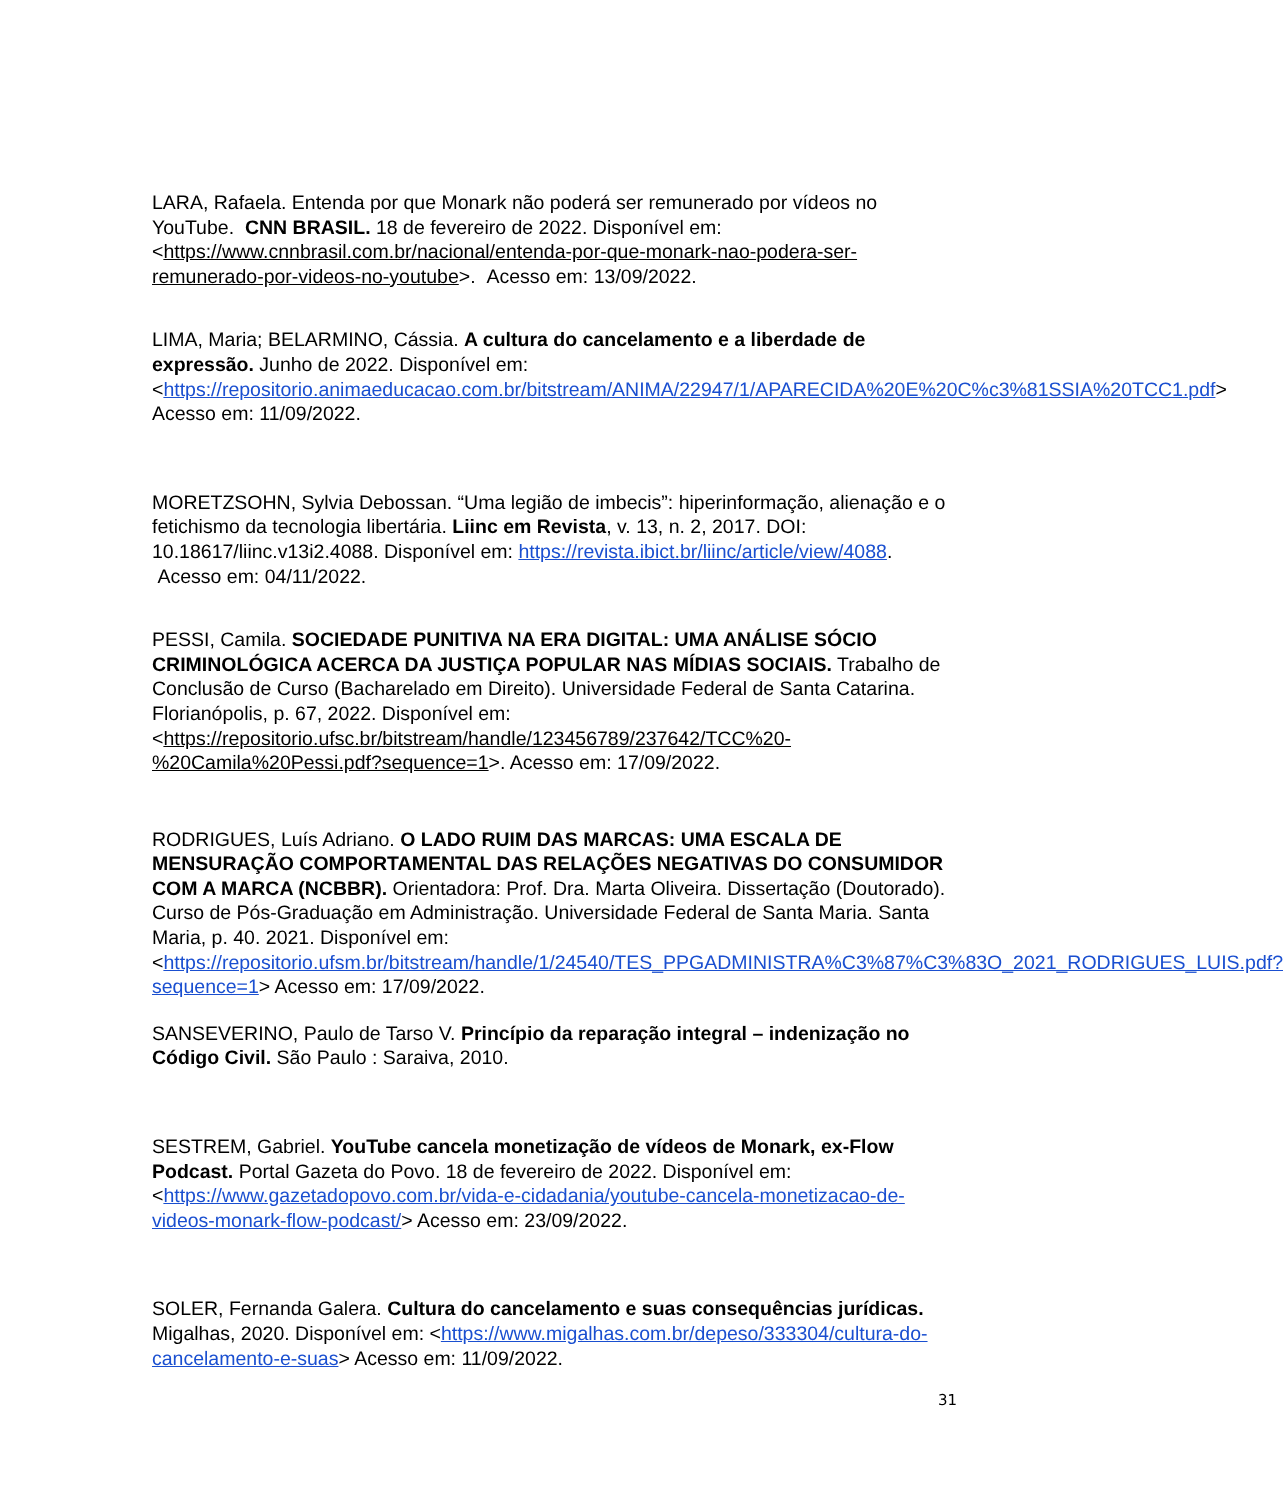LARA, Rafaela. Entenda por que Monark não poderá ser remunerado por vídeos no YouTube. CNN BRASIL. 18 de fevereiro de 2022. Disponível em: <https://www.cnnbrasil.com.br/nacional/entenda-por-que-monark-nao-podera-ser-remunerado-por-videos-no-youtube>. Acesso em: 13/09/2022.
LIMA, Maria; BELARMINO, Cássia. A cultura do cancelamento e a liberdade de expressão. Junho de 2022. Disponível em: <https://repositorio.animaeducacao.com.br/bitstream/ANIMA/22947/1/APARECIDA%20E%20C%c3%81SSIA%20TCC1.pdf> Acesso em: 11/09/2022.
MORETZSOHN, Sylvia Debossan. “Uma legião de imbecis”: hiperinformação, alienação e o fetichismo da tecnologia libertária. Liinc em Revista, v. 13, n. 2, 2017. DOI: 10.18617/liinc.v13i2.4088. Disponível em: https://revista.ibict.br/liinc/article/view/4088. Acesso em: 04/11/2022.
PESSI, Camila. SOCIEDADE PUNITIVA NA ERA DIGITAL: UMA ANÁLISE SÓCIO CRIMINOLÓGICA ACERCA DA JUSTIÇA POPULAR NAS MÍDIAS SOCIAIS. Trabalho de Conclusão de Curso (Bacharelado em Direito). Universidade Federal de Santa Catarina. Florianópolis, p. 67, 2022. Disponível em: <https://repositorio.ufsc.br/bitstream/handle/123456789/237642/TCC%20-%20Camila%20Pessi.pdf?sequence=1>. Acesso em: 17/09/2022.
RODRIGUES, Luís Adriano. O LADO RUIM DAS MARCAS: UMA ESCALA DE MENSURAÇÃO COMPORTAMENTAL DAS RELAÇÕES NEGATIVAS DO CONSUMIDOR COM A MARCA (NCBBR). Orientadora: Prof. Dra. Marta Oliveira. Dissertação (Doutorado). Curso de Pós-Graduação em Administração. Universidade Federal de Santa Maria. Santa Maria, p. 40. 2021. Disponível em: <https://repositorio.ufsm.br/bitstream/handle/1/24540/TES_PPGADMINISTRA%C3%87%C3%83O_2021_RODRIGUES_LUIS.pdf?sequence=1> Acesso em: 17/09/2022.
SANSEVERINO, Paulo de Tarso V. Princípio da reparação integral – indenização no Código Civil. São Paulo : Saraiva, 2010.
SESTREM, Gabriel. YouTube cancela monetização de vídeos de Monark, ex-Flow Podcast. Portal Gazeta do Povo. 18 de fevereiro de 2022. Disponível em: <https://www.gazetadopovo.com.br/vida-e-cidadania/youtube-cancela-monetizacao-de-videos-monark-flow-podcast/> Acesso em: 23/09/2022.
SOLER, Fernanda Galera. Cultura do cancelamento e suas consequências jurídicas. Migalhas, 2020. Disponível em: <https://www.migalhas.com.br/depeso/333304/cultura-do-cancelamento-e-suas> Acesso em: 11/09/2022.
31